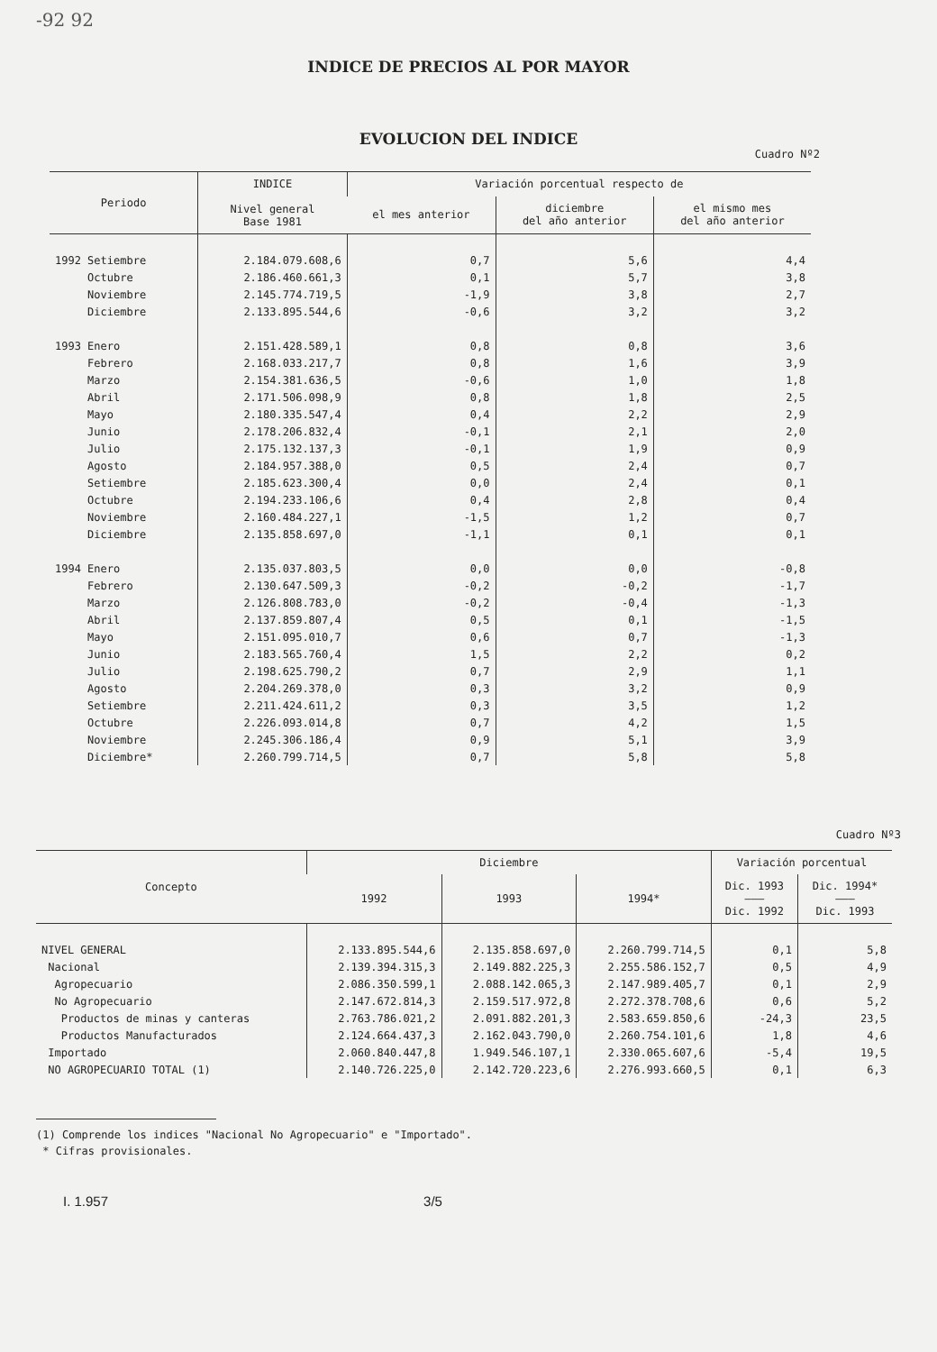-92 92
INDICE DE PRECIOS AL POR MAYOR
EVOLUCION DEL INDICE
Cuadro Nº2
| Periodo | INDICE Nivel general Base 1981 | Variación porcentual respecto de | | |
| --- | --- | --- | --- | --- |
| | | el mes anterior | diciembre del año anterior | el mismo mes del año anterior |
| 1992 Setiembre | 2.184.079.608,6 | 0,7 | 5,6 | 4,4 |
| Octubre | 2.186.460.661,3 | 0,1 | 5,7 | 3,8 |
| Noviembre | 2.145.774.719,5 | -1,9 | 3,8 | 2,7 |
| Diciembre | 2.133.895.544,6 | -0,6 | 3,2 | 3,2 |
| 1993 Enero | 2.151.428.589,1 | 0,8 | 0,8 | 3,6 |
| Febrero | 2.168.033.217,7 | 0,8 | 1,6 | 3,9 |
| Marzo | 2.154.381.636,5 | -0,6 | 1,0 | 1,8 |
| Abril | 2.171.506.098,9 | 0,8 | 1,8 | 2,5 |
| Mayo | 2.180.335.547,4 | 0,4 | 2,2 | 2,9 |
| Junio | 2.178.206.832,4 | -0,1 | 2,1 | 2,0 |
| Julio | 2.175.132.137,3 | -0,1 | 1,9 | 0,9 |
| Agosto | 2.184.957.388,0 | 0,5 | 2,4 | 0,7 |
| Setiembre | 2.185.623.300,4 | 0,0 | 2,4 | 0,1 |
| Octubre | 2.194.233.106,6 | 0,4 | 2,8 | 0,4 |
| Noviembre | 2.160.484.227,1 | -1,5 | 1,2 | 0,7 |
| Diciembre | 2.135.858.697,0 | -1,1 | 0,1 | 0,1 |
| 1994 Enero | 2.135.037.803,5 | 0,0 | 0,0 | -0,8 |
| Febrero | 2.130.647.509,3 | -0,2 | -0,2 | -1,7 |
| Marzo | 2.126.808.783,0 | -0,2 | -0,4 | -1,3 |
| Abril | 2.137.859.807,4 | 0,5 | 0,1 | -1,5 |
| Mayo | 2.151.095.010,7 | 0,6 | 0,7 | -1,3 |
| Junio | 2.183.565.760,4 | 1,5 | 2,2 | 0,2 |
| Julio | 2.198.625.790,2 | 0,7 | 2,9 | 1,1 |
| Agosto | 2.204.269.378,0 | 0,3 | 3,2 | 0,9 |
| Setiembre | 2.211.424.611,2 | 0,3 | 3,5 | 1,2 |
| Octubre | 2.226.093.014,8 | 0,7 | 4,2 | 1,5 |
| Noviembre | 2.245.306.186,4 | 0,9 | 5,1 | 3,9 |
| Diciembre* | 2.260.799.714,5 | 0,7 | 5,8 | 5,8 |
Cuadro Nº3
| Concepto | Diciembre | | | Variación porcentual | |
| --- | --- | --- | --- | --- | --- |
| | 1992 | 1993 | 1994* | Dic. 1993 ——— Dic. 1992 | Dic. 1994* ——— Dic. 1993 |
| NIVEL GENERAL | 2.133.895.544,6 | 2.135.858.697,0 | 2.260.799.714,5 | 0,1 | 5,8 |
| Nacional | 2.139.394.315,3 | 2.149.882.225,3 | 2.255.586.152,7 | 0,5 | 4,9 |
| Agropecuario | 2.086.350.599,1 | 2.088.142.065,3 | 2.147.989.405,7 | 0,1 | 2,9 |
| No Agropecuario | 2.147.672.814,3 | 2.159.517.972,8 | 2.272.378.708,6 | 0,6 | 5,2 |
| Productos de minas y canteras | 2.763.786.021,2 | 2.091.882.201,3 | 2.583.659.850,6 | -24,3 | 23,5 |
| Productos Manufacturados | 2.124.664.437,3 | 2.162.043.790,0 | 2.260.754.101,6 | 1,8 | 4,6 |
| Importado | 2.060.840.447,8 | 1.949.546.107,1 | 2.330.065.607,6 | -5,4 | 19,5 |
| NO AGROPECUARIO TOTAL (1) | 2.140.726.225,0 | 2.142.720.223,6 | 2.276.993.660,5 | 0,1 | 6,3 |
(1) Comprende los indices "Nacional No Agropecuario" e "Importado".
* Cifras provisionales.
I. 1.957 3/5